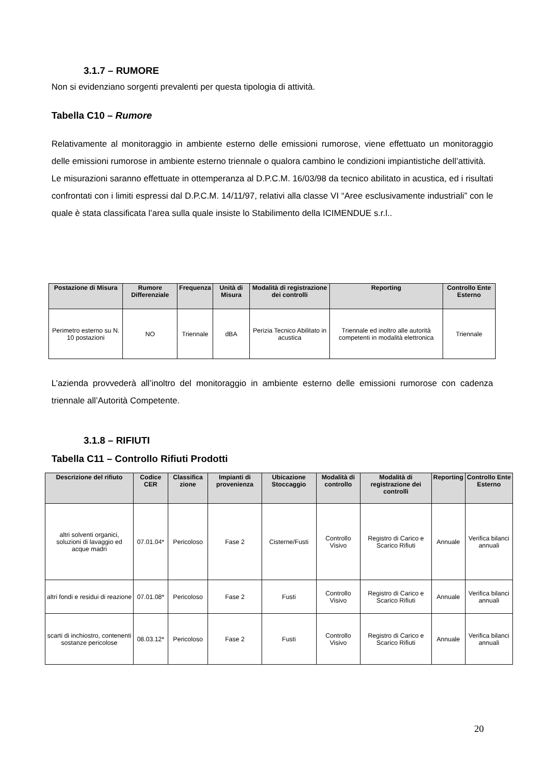3.1.7 – RUMORE
Non si evidenziano sorgenti prevalenti per questa tipologia di attività.
Tabella C10 – Rumore
Relativamente al monitoraggio in ambiente esterno delle emissioni rumorose, viene effettuato un monitoraggio delle emissioni rumorose in ambiente esterno triennale o qualora cambino le condizioni impiantistiche dell’attività.
Le misurazioni saranno effettuate in ottemperanza al D.P.C.M. 16/03/98 da tecnico abilitato in acustica, ed i risultati confrontati con i limiti espressi dal D.P.C.M. 14/11/97, relativi alla classe VI “Aree esclusivamente industriali” con le quale è stata classificata l’area sulla quale insiste lo Stabilimento della ICIMENDUE s.r.l..
| Postazione di Misura | Rumore Differenziale | Frequenza | Unità di Misura | Modalità di registrazione dei controlli | Reporting | Controllo Ente Esterno |
| --- | --- | --- | --- | --- | --- | --- |
| Perimetro esterno su N. 10 postazioni | NO | Triennale | dBA | Perizia Tecnico Abilitato in acustica | Triennale ed inoltro alle autorità competenti in modalità elettronica | Triennale |
L’azienda provvederà all’inoltro del monitoraggio in ambiente esterno delle emissioni rumorose con cadenza triennale all’Autorità Competente.
3.1.8 – RIFIUTI
Tabella C11 – Controllo Rifiuti Prodotti
| Descrizione del rifiuto | Codice CER | Classifica zione | Impianti di provenienza | Ubicazione Stoccaggio | Modalità di controllo | Modalità di registrazione dei controlli | Reporting | Controllo Ente Esterno |
| --- | --- | --- | --- | --- | --- | --- | --- | --- |
| altri solventi organici, soluzioni di lavaggio ed acque madri | 07.01.04* | Pericoloso | Fase 2 | Cisterne/Fusti | Controllo Visivo | Registro di Carico e Scarico Rifiuti | Annuale | Verifica bilanci annuali |
| altri fondi e residui di reazione | 07.01.08* | Pericoloso | Fase 2 | Fusti | Controllo Visivo | Registro di Carico e Scarico Rifiuti | Annuale | Verifica bilanci annuali |
| scarti di inchiostro, contenenti sostanze pericolose | 08.03.12* | Pericoloso | Fase 2 | Fusti | Controllo Visivo | Registro di Carico e Scarico Rifiuti | Annuale | Verifica bilanci annuali |
20